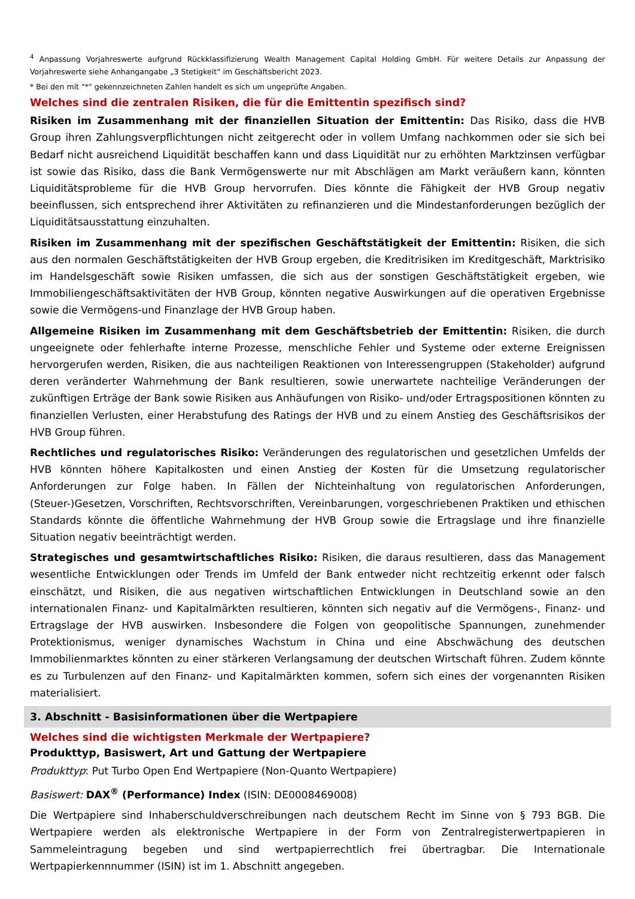<sup>4</sup> Anpassung Vorjahreswerte aufgrund Rückklassifizierung Wealth Management Capital Holding GmbH. Für weitere Details zur Anpassung der Vorjahreswerte siehe Anhangangabe „3 Stetigkeit“ im Geschäftsbericht 2023.
* Bei den mit "*" gekennzeichneten Zahlen handelt es sich um ungeprüfte Angaben.
Welches sind die zentralen Risiken, die für die Emittentin spezifisch sind?
Risiken im Zusammenhang mit der finanziellen Situation der Emittentin: Das Risiko, dass die HVB Group ihren Zahlungsverpflichtungen nicht zeitgerecht oder in vollem Umfang nachkommen oder sie sich bei Bedarf nicht ausreichend Liquidität beschaffen kann und dass Liquidität nur zu erhöhten Marktzinsen verfügbar ist sowie das Risiko, dass die Bank Vermögenswerte nur mit Abschlägen am Markt veräußern kann, könnten Liquiditätsprobleme für die HVB Group hervorrufen. Dies könnte die Fähigkeit der HVB Group negativ beeinflussen, sich entsprechend ihrer Aktivitäten zu refinanzieren und die Mindestanforderungen bezüglich der Liquiditätsausstattung einzuhalten.
Risiken im Zusammenhang mit der spezifischen Geschäftstätigkeit der Emittentin: Risiken, die sich aus den normalen Geschäftstätigkeiten der HVB Group ergeben, die Kreditrisiken im Kreditgeschäft, Marktrisiko im Handelsgeschäft sowie Risiken umfassen, die sich aus der sonstigen Geschäftstätigkeit ergeben, wie Immobiliengeschäftsaktivitäten der HVB Group, könnten negative Auswirkungen auf die operativen Ergebnisse sowie die Vermögens-und Finanzlage der HVB Group haben.
Allgemeine Risiken im Zusammenhang mit dem Geschäftsbetrieb der Emittentin: Risiken, die durch ungeeignete oder fehlerhafte interne Prozesse, menschliche Fehler und Systeme oder externe Ereignissen hervorgerufen werden, Risiken, die aus nachteiligen Reaktionen von Interessengruppen (Stakeholder) aufgrund deren veränderter Wahrnehmung der Bank resultieren, sowie unerwartete nachteilige Veränderungen der zukünftigen Erträge der Bank sowie Risiken aus Anhäufungen von Risiko- und/oder Ertragspositionen könnten zu finanziellen Verlusten, einer Herabstufung des Ratings der HVB und zu einem Anstieg des Geschäftsrisikos der HVB Group führen.
Rechtliches und regulatorisches Risiko: Veränderungen des regulatorischen und gesetzlichen Umfelds der HVB könnten höhere Kapitalkosten und einen Anstieg der Kosten für die Umsetzung regulatorischer Anforderungen zur Folge haben. In Fällen der Nichteinhaltung von regulatorischen Anforderungen, (Steuer-)Gesetzen, Vorschriften, Rechtsvorschriften, Vereinbarungen, vorgeschriebenen Praktiken und ethischen Standards könnte die öffentliche Wahrnehmung der HVB Group sowie die Ertragslage und ihre finanzielle Situation negativ beeinträchtigt werden.
Strategisches und gesamtwirtschaftliches Risiko: Risiken, die daraus resultieren, dass das Management wesentliche Entwicklungen oder Trends im Umfeld der Bank entweder nicht rechtzeitig erkennt oder falsch einschätzt, und Risiken, die aus negativen wirtschaftlichen Entwicklungen in Deutschland sowie an den internationalen Finanz- und Kapitalmärkten resultieren, könnten sich negativ auf die Vermögens-, Finanz- und Ertragslage der HVB auswirken. Insbesondere die Folgen von geopolitische Spannungen, zunehmender Protektionismus, weniger dynamisches Wachstum in China und eine Abschwächung des deutschen Immobilienmarktes könnten zu einer stärkeren Verlangsamung der deutschen Wirtschaft führen. Zudem könnte es zu Turbulenzen auf den Finanz- und Kapitalmärkten kommen, sofern sich eines der vorgenannten Risiken materialisiert.
3. Abschnitt - Basisinformationen über die Wertpapiere
Welches sind die wichtigsten Merkmale der Wertpapiere?
Produkttyp, Basiswert, Art und Gattung der Wertpapiere
Produkttyp: Put Turbo Open End Wertpapiere (Non-Quanto Wertpapiere)
Basiswert: DAX<sup>®</sup> (Performance) Index (ISIN: DE0008469008)
Die Wertpapiere sind Inhaberschuldverschreibungen nach deutschem Recht im Sinne von § 793 BGB. Die Wertpapiere werden als elektronische Wertpapiere in der Form von Zentralregisterwertpapieren in Sammeleintragung begeben und sind wertpapierrechtlich frei übertragbar. Die Internationale Wertpapierkennnummer (ISIN) ist im 1. Abschnitt angegeben.